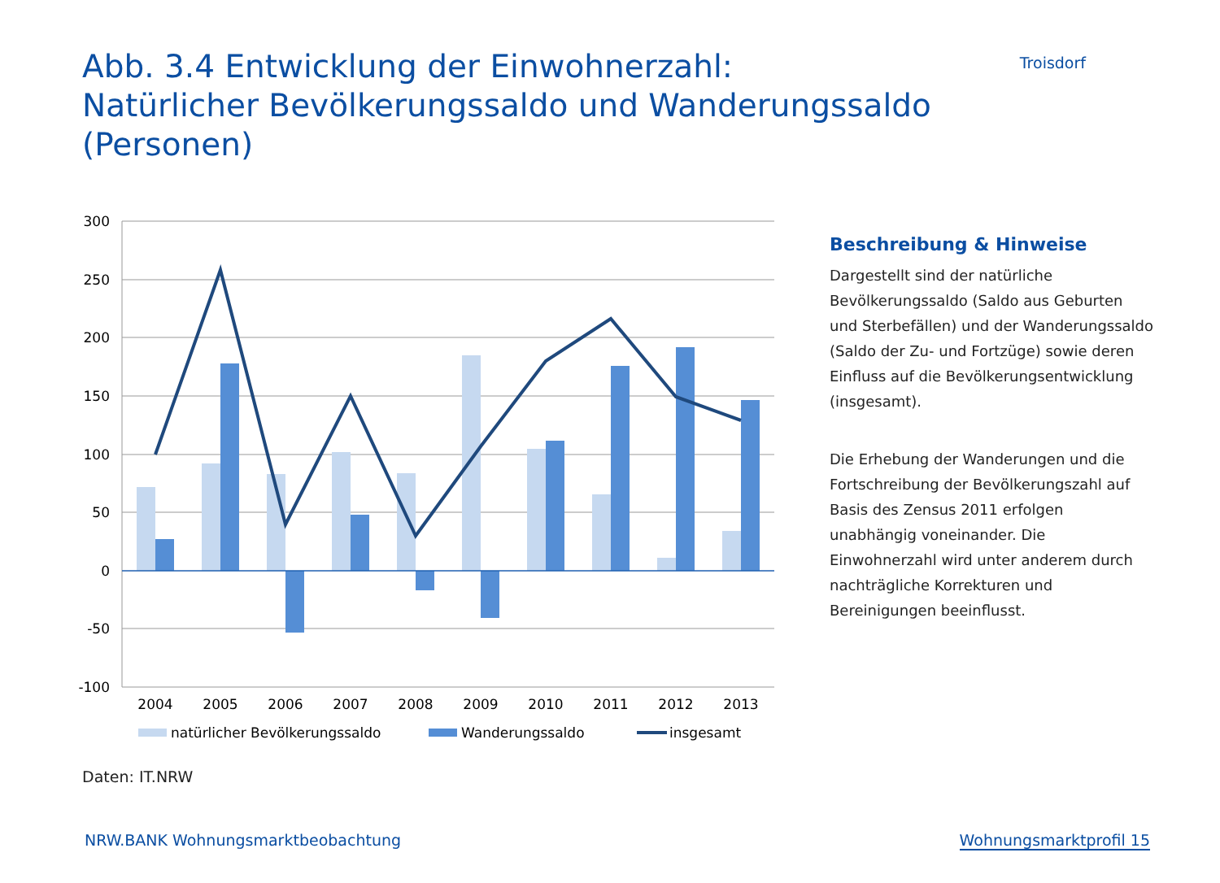Abb. 3.4 Entwicklung der Einwohnerzahl:
Natürlicher Bevölkerungssaldo und Wanderungssaldo (Personen)
Troisdorf
300
250
200
150
100
50
0
-50
-100
2004
2005
2006
2007
2008
2009
2010
2011
2012
2013
natürlicher Bevölkerungssaldo
Wanderungssaldo
insgesamt
Beschreibung & Hinweise
Dargestellt sind der natürliche Bevölkerungssaldo (Saldo aus Geburten und Sterbefällen) und der Wanderungssaldo (Saldo der Zu- und Fortzüge) sowie deren Einfluss auf die Bevölkerungsentwicklung (insgesamt).
Die Erhebung der Wanderungen und die Fortschreibung der Bevölkerungszahl auf Basis des Zensus 2011 erfolgen unabhängig voneinander. Die Einwohnerzahl wird unter anderem durch nachträgliche Korrekturen und Bereinigungen beeinflusst.
Daten: IT.NRW
NRW.BANK Wohnungsmarktbeobachtung Wohnungsmarktprofil 15